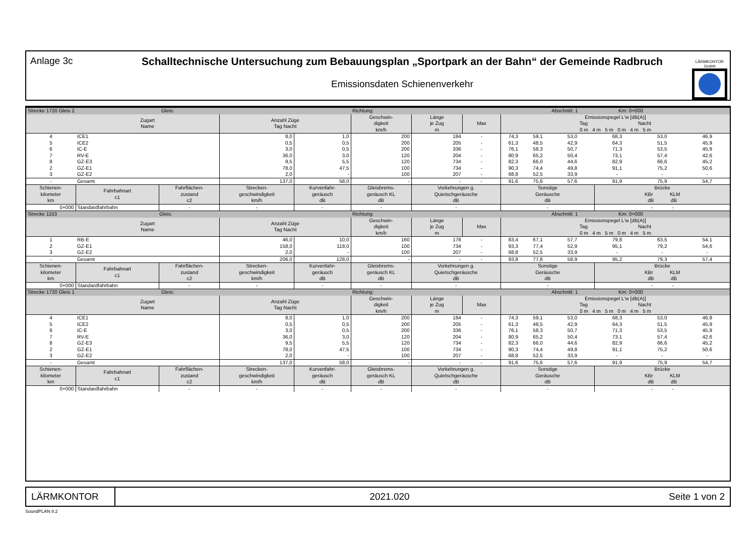Anlage 3c Schalltechnische Untersuchung zum Bebauungsplan „Sportpark an der Bahn“ der Gemeinde Radbruch
Emissionsdaten Schienenverkehr
LÄRMKONTOR
GmbH
| Strecke 1720 Gleis 2 Gleis: | | | | | Richtung: | | | | | Abschnitt: 1 Km: 0+000 | | | |
| | Zugart Name | | Anzahl Züge Tag Nacht | | Geschwin- digkeit km/h | Länge je Zug m | Max | Emissionspegel L'w [dB(A)] Tag Nacht 0 m 4 m 5 m 0 m 4 m 5 m | | | | | |
| 4 | ICE1 | | 8,0 | 1,0 | 200 | 184 | - | 74,3 | 59,1 | 53,0 | 68,3 | 53,0 | 46,9 |
| 5 | ICE2 | | 0,5 | 0,5 | 200 | 205 | - | 61,3 | 48,5 | 42,9 | 64,3 | 51,5 | 45,9 |
| 6 | IC-E | | 3,0 | 0,5 | 200 | 336 | - | 76,1 | 58,3 | 50,7 | 71,3 | 53,5 | 45,9 |
| 7 | RV-E | | 36,0 | 3,0 | 120 | 204 | - | 80,9 | 65,2 | 50,4 | 73,1 | 57,4 | 42,6 |
| 8 | GZ-E3 | | 9,5 | 5,5 | 120 | 734 | - | 82,3 | 66,0 | 44,6 | 82,9 | 66,6 | 45,2 |
| 2 | GZ-E1 | | 78,0 | 47,5 | 100 | 734 | - | 90,3 | 74,4 | 49,8 | 91,1 | 75,2 | 50,6 |
| 3 | GZ-E2 | | 2,0 | - | 100 | 207 | - | 68,8 | 52,5 | 33,9 | - | - | - |
| - | Gesamt | | 137,0 | 58,0 | - | - | - | 91,6 | 75,6 | 57,6 | 91,9 | 75,9 | 54,7 |
| Schienen- kilometer km | Fahrbahnart c1 | Fahrflächen- zustand c2 | Strecken- geschwindigkeit km/h | Kurvenfahr- geräusch dB | Gleisbrems- geräusch KL dB | Vorkehrungen g. Quietschgeräusche dB | | Sonstige Geräusche dB | | | Brücke KBr KLM dB dB | | |
| 0+000 | Standardfahrbahn | - | - | - | - | - | | - | | | - - | | |
| Strecke 1153 Gleis: | | | | | Richtung: | | | | | Abschnitt: 1 Km: 0+000 | | | |
| | Zugart Name | | Anzahl Züge Tag Nacht | | Geschwin- digkeit km/h | Länge je Zug m | Max | Emissionspegel L'w [dB(A)] Tag Nacht 0 m 4 m 5 m 0 m 4 m 5 m | | | | | |
| 1 | RB-E | | 46,0 | 10,0 | 160 | 178 | - | 83,4 | 67,1 | 57,7 | 79,8 | 63,5 | 54,1 |
| 2 | GZ-E1 | | 158,0 | 118,0 | 100 | 734 | - | 93,3 | 77,4 | 52,9 | 95,1 | 79,2 | 54,6 |
| 3 | GZ-E2 | | 2,0 | - | 100 | 207 | - | 68,8 | 52,5 | 33,9 | - | - | - |
| - | Gesamt | | 206,0 | 128,0 | - | - | - | 93,8 | 77,8 | 58,9 | 95,2 | 79,3 | 57,4 |
| Schienen- kilometer km | Fahrbahnart c1 | Fahrflächen- zustand c2 | Strecken- geschwindigkeit km/h | Kurvenfahr- geräusch dB | Gleisbrems- geräusch KL dB | Vorkehrungen g. Quietschgeräusche dB | | Sonstige Geräusche dB | | | Brücke KBr KLM dB dB | | |
| 0+000 | Standardfahrbahn | - | - | - | - | - | | - | | | - - | | |
| Strecke 1720 Gleis 1 Gleis: | | | | | Richtung: | | | | | Abschnitt: 1 Km: 0+000 | | | |
| | Zugart Name | | Anzahl Züge Tag Nacht | | Geschwin- digkeit km/h | Länge je Zug m | Max | Emissionspegel L'w [dB(A)] Tag Nacht 0 m 4 m 5 m 0 m 4 m 5 m | | | | | |
| 4 | ICE1 | | 8,0 | 1,0 | 200 | 184 | - | 74,3 | 59,1 | 53,0 | 68,3 | 53,0 | 46,9 |
| 5 | ICE2 | | 0,5 | 0,5 | 200 | 205 | - | 61,3 | 48,5 | 42,9 | 64,3 | 51,5 | 45,9 |
| 6 | IC-E | | 3,0 | 0,5 | 200 | 336 | - | 76,1 | 58,3 | 50,7 | 71,3 | 53,5 | 45,9 |
| 7 | RV-E | | 36,0 | 3,0 | 120 | 204 | - | 80,9 | 65,2 | 50,4 | 73,1 | 57,4 | 42,6 |
| 8 | GZ-E3 | | 9,5 | 5,5 | 120 | 734 | - | 82,3 | 66,0 | 44,6 | 82,9 | 66,6 | 45,2 |
| 2 | GZ-E1 | | 78,0 | 47,5 | 100 | 734 | - | 90,3 | 74,4 | 49,8 | 91,1 | 75,2 | 50,6 |
| 3 | GZ-E2 | | 2,0 | - | 100 | 207 | - | 68,8 | 52,5 | 33,9 | - | - | - |
| - | Gesamt | | 137,0 | 58,0 | - | - | - | 91,6 | 75,6 | 57,6 | 91,9 | 75,9 | 54,7 |
| Schienen- kilometer km | Fahrbahnart c1 | Fahrflächen- zustand c2 | Strecken- geschwindigkeit km/h | Kurvenfahr- geräusch dB | Gleisbrems- geräusch KL dB | Vorkehrungen g. Quietschgeräusche dB | | Sonstige Geräusche dB | | | Brücke KBr KLM dB dB | | |
| 0+000 | Standardfahrbahn | - | - | - | - | - | | - | | | - - | | |
LÄRMKONTOR
2021.020 Seite 1 von 2
SoundPLAN 8.2